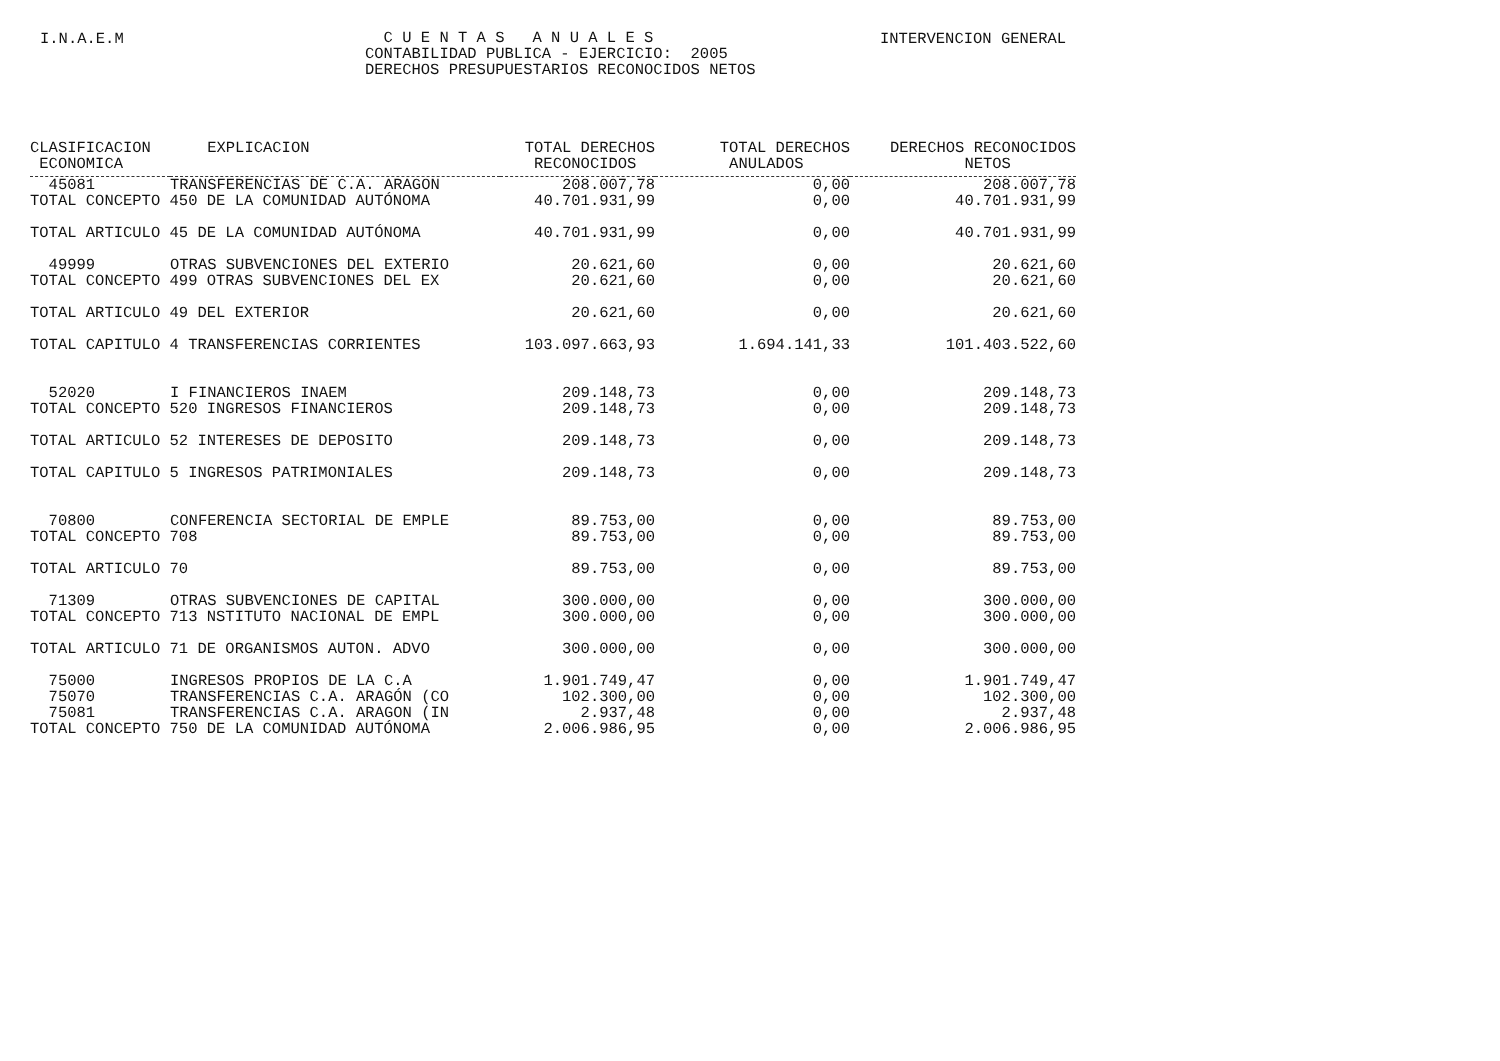I.N.A.E.M INTERVENCION GENERAL
C U E N T A S A N U A L E S CONTABILIDAD PUBLICA - EJERCICIO: 2005 DERECHOS PRESUPUESTARIOS RECONOCIDOS NETOS
| CLASIFICACION ECONOMICA | EXPLICACION | TOTAL DERECHOS RECONOCIDOS | TOTAL DERECHOS ANULADOS | DERECHOS RECONOCIDOS NETOS |
| --- | --- | --- | --- | --- |
| 45081 | TRANSFERENCIAS DE C.A. ARAGON | 208.007,78 | 0,00 | 208.007,78 |
| TOTAL CONCEPTO 450 DE LA COMUNIDAD AUTÓNOMA | | 40.701.931,99 | 0,00 | 40.701.931,99 |
| TOTAL ARTICULO 45 DE LA COMUNIDAD AUTÓNOMA | | 40.701.931,99 | 0,00 | 40.701.931,99 |
| 49999 | OTRAS SUBVENCIONES DEL EXTERIO | 20.621,60 | 0,00 | 20.621,60 |
| TOTAL CONCEPTO 499 OTRAS SUBVENCIONES DEL EX | | 20.621,60 | 0,00 | 20.621,60 |
| TOTAL ARTICULO 49 DEL EXTERIOR | | 20.621,60 | 0,00 | 20.621,60 |
| TOTAL CAPITULO 4 TRANSFERENCIAS CORRIENTES | | 103.097.663,93 | 1.694.141,33 | 101.403.522,60 |
| 52020 | I FINANCIEROS INAEM | 209.148,73 | 0,00 | 209.148,73 |
| TOTAL CONCEPTO 520 INGRESOS FINANCIEROS | | 209.148,73 | 0,00 | 209.148,73 |
| TOTAL ARTICULO 52 INTERESES DE DEPOSITO | | 209.148,73 | 0,00 | 209.148,73 |
| TOTAL CAPITULO 5 INGRESOS PATRIMONIALES | | 209.148,73 | 0,00 | 209.148,73 |
| 70800 | CONFERENCIA SECTORIAL DE EMPLE | 89.753,00 | 0,00 | 89.753,00 |
| TOTAL CONCEPTO 708 | | 89.753,00 | 0,00 | 89.753,00 |
| TOTAL ARTICULO 70 | | 89.753,00 | 0,00 | 89.753,00 |
| 71309 | OTRAS SUBVENCIONES DE CAPITAL | 300.000,00 | 0,00 | 300.000,00 |
| TOTAL CONCEPTO 713 NSTITUTO NACIONAL DE EMPL | | 300.000,00 | 0,00 | 300.000,00 |
| TOTAL ARTICULO 71 DE ORGANISMOS AUTON. ADVO | | 300.000,00 | 0,00 | 300.000,00 |
| 75000 | INGRESOS PROPIOS DE LA C.A | 1.901.749,47 | 0,00 | 1.901.749,47 |
| 75070 | TRANSFERENCIAS C.A. ARAGÓN (CO | 102.300,00 | 0,00 | 102.300,00 |
| 75081 | TRANSFERENCIAS C.A. ARAGON (IN | 2.937,48 | 0,00 | 2.937,48 |
| TOTAL CONCEPTO 750 DE LA COMUNIDAD AUTÓNOMA | | 2.006.986,95 | 0,00 | 2.006.986,95 |